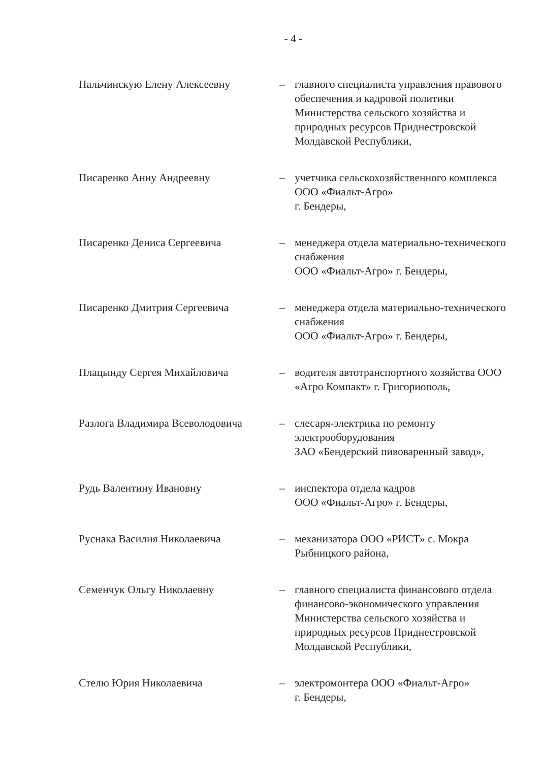- 4 -
Пальчинскую Елену Алексеевну – главного специалиста управления правового обеспечения и кадровой политики Министерства сельского хозяйства и природных ресурсов Приднестровской Молдавской Республики,
Писаренко Анну Андреевну – учетчика сельскохозяйственного комплекса ООО «Фиальт-Агро»
г. Бендеры,
Писаренко Дениса Сергеевича – менеджера отдела материально-технического снабжения
ООО «Фиальт-Агро» г. Бендеры,
Писаренко Дмитрия Сергеевича – менеджера отдела материально-технического снабжения
ООО «Фиальт-Агро» г. Бендеры,
Плацынду Сергея Михайловича – водителя автотранспортного хозяйства ООО «Агро Компакт» г. Григориополь,
Разлога Владимира Всеволодовича
– слесаря-электрика по ремонту электрооборудования
ЗАО «Бендерский пивоваренный завод»,
Рудь Валентину Ивановну – инспектора отдела кадров
ООО «Фиальт-Агро» г. Бендеры,
Руснака Василия Николаевича – механизатора ООО «РИСТ» с. Мокра Рыбницкого района,
Семенчук Ольгу Николаевну – главного специалиста финансового отдела финансово-экономического управления Министерства сельского хозяйства и природных ресурсов Приднестровской Молдавской Республики,
Стелю Юрия Николаевича – электромонтера ООО «Фиальт-Агро»
г. Бендеры,